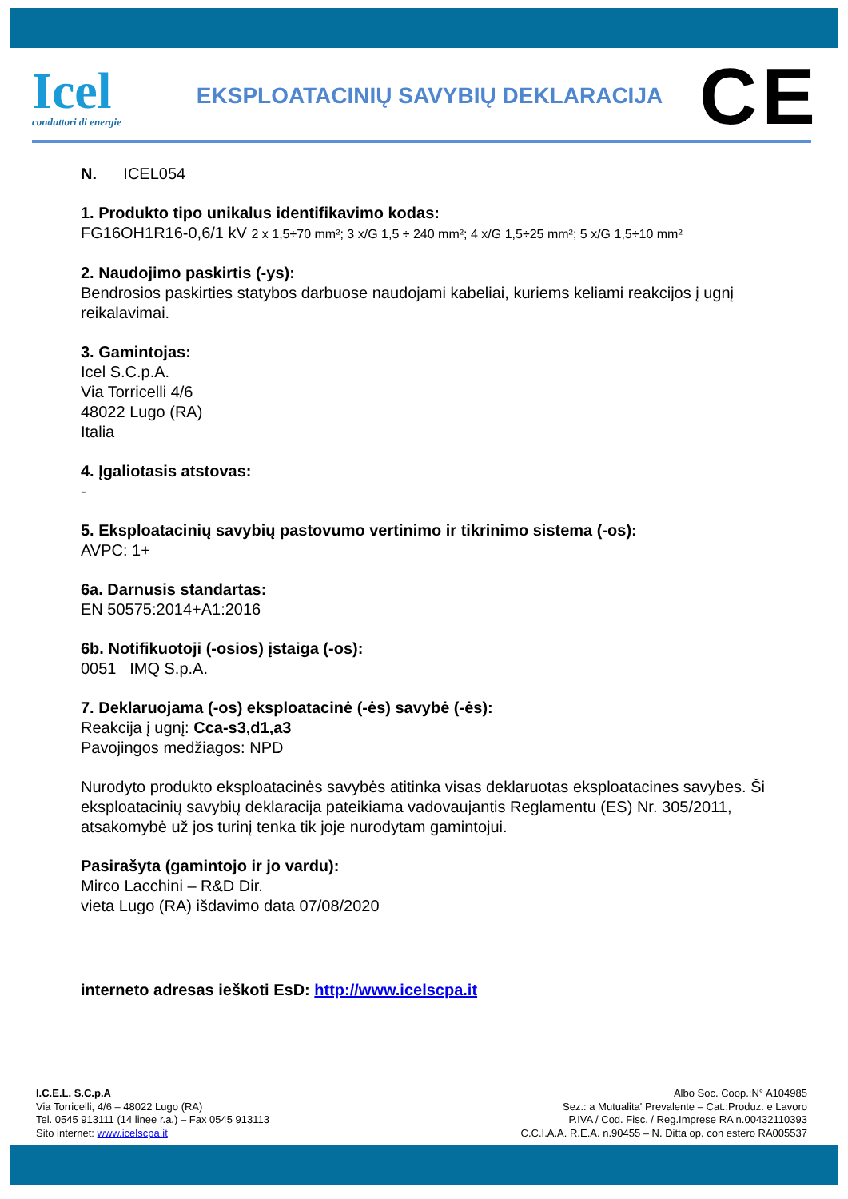Icel
conduttori di energie
EKSPLOATACINIŲ SAVYBIŲ DEKLARACIJA
CE
N. ICEL054
1. Produkto tipo unikalus identifikavimo kodas:
FG16OH1R16-0,6/1 kV 2 x 1,5÷70 mm²; 3 x/G 1,5 ÷ 240 mm²; 4 x/G 1,5÷25 mm²; 5 x/G 1,5÷10 mm²
2. Naudojimo paskirtis (-ys):
Bendrosios paskirties statybos darbuose naudojami kabeliai, kuriems keliami reakcijos į ugnį reikalavimai.
3. Gamintojas:
Icel S.C.p.A.
Via Torricelli 4/6
48022 Lugo (RA)
Italia
4. Įgaliotasis atstovas:
-
5. Eksploatacinių savybių pastovumo vertinimo ir tikrinimo sistema (-os):
AVPC: 1+
6a. Darnusis standartas:
EN 50575:2014+A1:2016
6b. Notifikuotoji (-osios) įstaiga (-os):
0051 IMQ S.p.A.
7. Deklaruojama (-os) eksploatacinė (-ės) savybė (-ės):
Reakcija į ugnį: Cca-s3,d1,a3
Pavojingos medžiagos: NPD
Nurodyto produkto eksploatacinės savybės atitinka visas deklaruotas eksploatacines savybes. Ši eksploatacinių savybių deklaracija pateikiama vadovaujantis Reglamentu (ES) Nr. 305/2011, atsakomybė už jos turinį tenka tik joje nurodytam gamintojui.
Pasirašyta (gamintojo ir jo vardu):
Mirco Lacchini – R&D Dir.
vieta Lugo (RA) išdavimo data 07/08/2020
interneto adresas ieškoti EsD: http://www.icelscpa.it
I.C.E.L. S.C.p.A
Via Torricelli, 4/6 – 48022 Lugo (RA)
Tel. 0545 913111 (14 linee r.a.) – Fax 0545 913113
Sito internet: www.icelscpa.it
Albo Soc. Coop.:N° A104985
Sez.: a Mutualita' Prevalente – Cat.:Produz. e Lavoro
P.IVA / Cod. Fisc. / Reg.Imprese RA n.00432110393
C.C.I.A.A. R.E.A. n.90455 – N. Ditta op. con estero RA005537